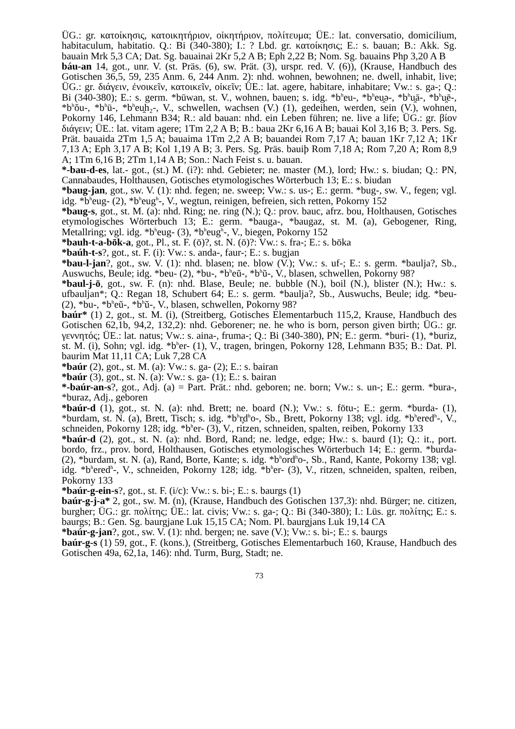ÜG.: gr. κατοίκησις, κατοικητήριον, οἰκητήριον, πολίτευμα; ÜE.: lat. conversatio, domicilium, habitaculum, habitatio. Q.: Bi (340-380); I.: ? Lbd. gr. κατοίκησις; E.: s. bauan; B.: Akk. Sg. bauain Mrk 5,3 CA; Dat. Sg. bauainai 2Kr 5,2 A B; Eph 2,22 B; Nom. Sg. bauains Php 3,20 A B
báu-an 14, got., unr. V. (st. Präs. (6), sw. Prät. (3), urspr. red. V. (6)), (Krause, Handbuch des Gotischen 36,5, 59, 235 Anm. 6, 244 Anm. 2): nhd. wohnen, bewohnen; ne. dwell, inhabit, live; ÜG.: gr. διάγειν, ἐνοικεῖν, κατοικεῖν, οἰκεῖν; ÜE.: lat. agere, habitare, inhabitare; Vw.: s. ga-; Q.: Bi (340-380); E.: s. germ. *būwan, st. V., wohnen, bauen; s. idg. *b<sup>h</sup>eu-, *b<sup>h</sup>eu̯ə-, *b<sup>h</sup>u̯ā-, *b<sup>h</sup>u̯ē-, *b<sup>h</sup>ŏu-, *b<sup>h</sup>ū-, *b<sup>h</sup>eu̯h₂-, V., schwellen, wachsen (V.) (1), gedeihen, werden, sein (V.), wohnen, Pokorny 146, Lehmann B34; R.: ald bauan: nhd. ein Leben führen; ne. live a life; ÜG.: gr. βίον διάγειν; ÜE.: lat. vitam agere; 1Tm 2,2 A B; B.: baua 2Kr 6,16 A B; bauai Kol 3,16 B; 3. Pers. Sg. Prät. bauaida 2Tm 1,5 A; bauaima 1Tm 2,2 A B; bauandei Rom 7,17 A; bauan 1Kr 7,12 A; 1Kr 7,13 A; Eph 3,17 A B; Kol 1,19 A B; 3. Pers. Sg. Präs. bauiþ Rom 7,18 A; Rom 7,20 A; Rom 8,9 A; 1Tm 6,16 B; 2Tm 1,14 A B; Son.: Nach Feist s. u. bauan.
*-bau-d-es, lat.- got., (st.) M. (i?): nhd. Gebieter; ne. master (M.), lord; Hw.: s. biudan; Q.: PN, Cannabaudes, Holthausen, Gotisches etymologisches Wörterbuch 13; E.: s. biudan
*baug-jan, got., sw. V. (1): nhd. fegen; ne. sweep; Vw.: s. us-; E.: germ. *bug-, sw. V., fegen; vgl. idg. *b<sup>h</sup>eug- (2), *b<sup>h</sup>eug<sup>h</sup>-, V., wegtun, reinigen, befreien, sich retten, Pokorny 152
*baug-s, got., st. M. (a): nhd. Ring; ne. ring (N.); Q.: prov. bauc, afrz. bou, Holthausen, Gotisches etymologisches Wörterbuch 13; E.: germ. *bauga-, *baugaz, st. M. (a), Gebogener, Ring, Metallring; vgl. idg. *b<sup>h</sup>eug- (3), *b<sup>h</sup>eug<sup>h</sup>-, V., biegen, Pokorny 152
*bauh-t-a-bōk-a, got., Pl., st. F. (ō)?, st. N. (ō)?: Vw.: s. fra-; E.: s. bōka
*baúh-t-s?, got., st. F. (i): Vw.: s. anda-, faur-; E.: s. bugjan
*bau-l-jan?, got., sw. V. (1): nhd. blasen; ne. blow (V.); Vw.: s. uf-; E.: s. germ. *baulja?, Sb., Auswuchs, Beule; idg. *beu- (2), *bu-, *b<sup>h</sup>eŭ-, *b<sup>h</sup>ŭ-, V., blasen, schwellen, Pokorny 98?
*baul-j-ō, got., sw. F. (n): nhd. Blase, Beule; ne. bubble (N.), boil (N.), blister (N.); Hw.: s. ufbauljan*; Q.: Regan 18, Schubert 64; E.: s. germ. *baulja?, Sb., Auswuchs, Beule; idg. *beu- (2), *bu-, *b<sup>h</sup>eŭ-, *b<sup>h</sup>ŭ-, V., blasen, schwellen, Pokorny 98?
baúr* (1) 2, got., st. M. (i), (Streitberg, Gotisches Elementarbuch 115,2, Krause, Handbuch des Gotischen 62,1b, 94,2, 132,2): nhd. Geborener; ne. he who is born, person given birth; ÜG.: gr. γεννητός; ÜE.: lat. natus; Vw.: s. aina-, fruma-; Q.: Bi (340-380), PN; E.: germ. *buri- (1), *buriz, st. M. (i), Sohn; vgl. idg. *b<sup>h</sup>er- (1), V., tragen, bringen, Pokorny 128, Lehmann B35; B.: Dat. Pl. baurim Mat 11,11 CA; Luk 7,28 CA
*baúr (2), got., st. M. (a): Vw.: s. ga- (2); E.: s. bairan
*baúr (3), got., st. N. (a): Vw.: s. ga- (1); E.: s. bairan
*-baúr-an-s?, got., Adj. (a) = Part. Prät.: nhd. geboren; ne. born; Vw.: s. un-; E.: germ. *bura-, *buraz, Adj., geboren
*baúr-d (1), got., st. N. (a): nhd. Brett; ne. board (N.); Vw.: s. fōtu-; E.: germ. *burda- (1), *burdam, st. N. (a), Brett, Tisch; s. idg. *b<sup>h</sup>r̥d<sup>h</sup>o-, Sb., Brett, Pokorny 138; vgl. idg. *b<sup>h</sup>ered<sup>h</sup>-, V., schneiden, Pokorny 128; idg. *b<sup>h</sup>er- (3), V., ritzen, schneiden, spalten, reiben, Pokorny 133
*baúr-d (2), got., st. N. (a): nhd. Bord, Rand; ne. ledge, edge; Hw.: s. baurd (1); Q.: it., port. bordo, frz., prov. bord, Holthausen, Gotisches etymologisches Wörterbuch 14; E.: germ. *burda- (2), *burdam, st. N. (a), Rand, Borte, Kante; s. idg. *b<sup>h</sup>ord<sup>h</sup>o-, Sb., Rand, Kante, Pokorny 138; vgl. idg. *b<sup>h</sup>ered<sup>h</sup>-, V., schneiden, Pokorny 128; idg. *b<sup>h</sup>er- (3), V., ritzen, schneiden, spalten, reiben, Pokorny 133
*baúr-g-ein-s?, got., st. F. (i/c): Vw.: s. bi-; E.: s. baurgs (1)
baúr-g-j-a* 2, got., sw. M. (n), (Krause, Handbuch des Gotischen 137,3): nhd. Bürger; ne. citizen, burgher; ÜG.: gr. πολίτης; ÜE.: lat. civis; Vw.: s. ga-; Q.: Bi (340-380); I.: Lüs. gr. πολίτης; E.: s. baurgs; B.: Gen. Sg. baurgjane Luk 15,15 CA; Nom. Pl. baurgjans Luk 19,14 CA
*baúr-g-jan?, got., sw. V. (1): nhd. bergen; ne. save (V.); Vw.: s. bi-; E.: s. baurgs
baúr-g-s (1) 59, got., F. (kons.), (Streitberg, Gotisches Elementarbuch 160, Krause, Handbuch des Gotischen 49a, 62,1a, 146): nhd. Turm, Burg, Stadt; ne.
73